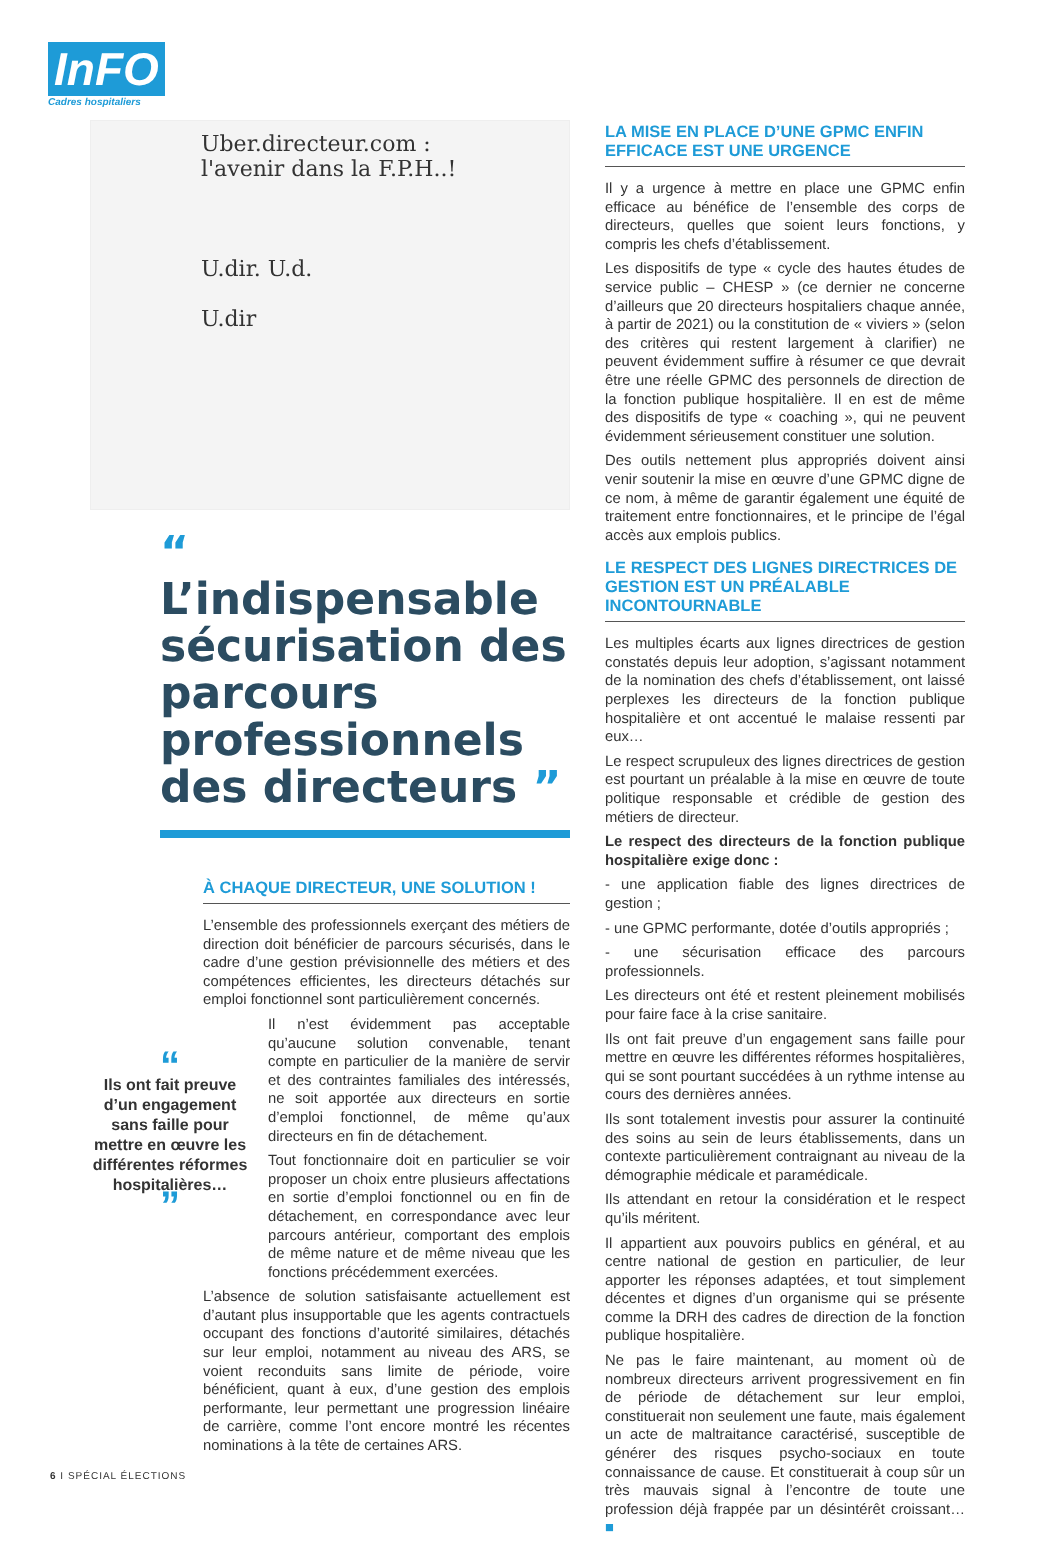InFO
Cadres hospitaliers
Uber.directeur.com :
l'avenir dans la F.P.H..!
U.dir. U.d.
U.dir
“ L’indispensable sécurisation des parcours professionnels des directeurs ”
À CHAQUE DIRECTEUR, UNE SOLUTION !
L’ensemble des professionnels exerçant des métiers de direction doit bénéficier de parcours sécurisés, dans le cadre d’une gestion prévisionnelle des métiers et des compétences efficientes, les directeurs détachés sur emploi fonctionnel sont particulièrement concernés.
“
Ils ont fait preuve d’un engagement sans faille pour mettre en œuvre les différentes réformes hospitalières…
”
Il n’est évidemment pas acceptable qu’aucune solution convenable, tenant compte en particulier de la manière de servir et des contraintes familiales des intéressés, ne soit apportée aux directeurs en sortie d’emploi fonctionnel, de même qu’aux directeurs en fin de détachement.
Tout fonctionnaire doit en particulier se voir proposer un choix entre plusieurs affectations en sortie d’emploi fonctionnel ou en fin de détachement, en correspondance avec leur parcours antérieur, comportant des emplois de même nature et de même niveau que les fonctions précédemment exercées.
L’absence de solution satisfaisante actuellement est d’autant plus insupportable que les agents contractuels occupant des fonctions d’autorité similaires, détachés sur leur emploi, notamment au niveau des ARS, se voient reconduits sans limite de période, voire bénéficient, quant à eux, d’une gestion des emplois performante, leur permettant une progression linéaire de carrière, comme l’ont encore montré les récentes nominations à la tête de certaines ARS.
LA MISE EN PLACE D’UNE GPMC ENFIN EFFICACE EST UNE URGENCE
Il y a urgence à mettre en place une GPMC enfin efficace au bénéfice de l’ensemble des corps de directeurs, quelles que soient leurs fonctions, y compris les chefs d’établissement.
Les dispositifs de type « cycle des hautes études de service public – CHESP » (ce dernier ne concerne d’ailleurs que 20 directeurs hospitaliers chaque année, à partir de 2021) ou la constitution de « viviers » (selon des critères qui restent largement à clarifier) ne peuvent évidemment suffire à résumer ce que devrait être une réelle GPMC des personnels de direction de la fonction publique hospitalière. Il en est de même des dispositifs de type « coaching », qui ne peuvent évidemment sérieusement constituer une solution.
Des outils nettement plus appropriés doivent ainsi venir soutenir la mise en œuvre d’une GPMC digne de ce nom, à même de garantir également une équité de traitement entre fonctionnaires, et le principe de l’égal accès aux emplois publics.
LE RESPECT DES LIGNES DIRECTRICES DE GESTION EST UN PRÉALABLE INCONTOURNABLE
Les multiples écarts aux lignes directrices de gestion constatés depuis leur adoption, s’agissant notamment de la nomination des chefs d’établissement, ont laissé perplexes les directeurs de la fonction publique hospitalière et ont accentué le malaise ressenti par eux…
Le respect scrupuleux des lignes directrices de gestion est pourtant un préalable à la mise en œuvre de toute politique responsable et crédible de gestion des métiers de directeur.
Le respect des directeurs de la fonction publique hospitalière exige donc :
- une application fiable des lignes directrices de gestion ;
- une GPMC performante, dotée d’outils appropriés ;
- une sécurisation efficace des parcours professionnels.
Les directeurs ont été et restent pleinement mobilisés pour faire face à la crise sanitaire.
Ils ont fait preuve d’un engagement sans faille pour mettre en œuvre les différentes réformes hospitalières, qui se sont pourtant succédées à un rythme intense au cours des dernières années.
Ils sont totalement investis pour assurer la continuité des soins au sein de leurs établissements, dans un contexte particulièrement contraignant au niveau de la démographie médicale et paramédicale.
Ils attendant en retour la considération et le respect qu’ils méritent.
Il appartient aux pouvoirs publics en général, et au centre national de gestion en particulier, de leur apporter les réponses adaptées, et tout simplement décentes et dignes d’un organisme qui se présente comme la DRH des cadres de direction de la fonction publique hospitalière.
Ne pas le faire maintenant, au moment où de nombreux directeurs arrivent progressivement en fin de période de détachement sur leur emploi, constituerait non seulement une faute, mais également un acte de maltraitance caractérisé, susceptible de générer des risques psycho-sociaux en toute connaissance de cause. Et constituerait à coup sûr un très mauvais signal à l’encontre de toute une profession déjà frappée par un désintérêt croissant… ■
6 I SPÉCIAL ÉLECTIONS